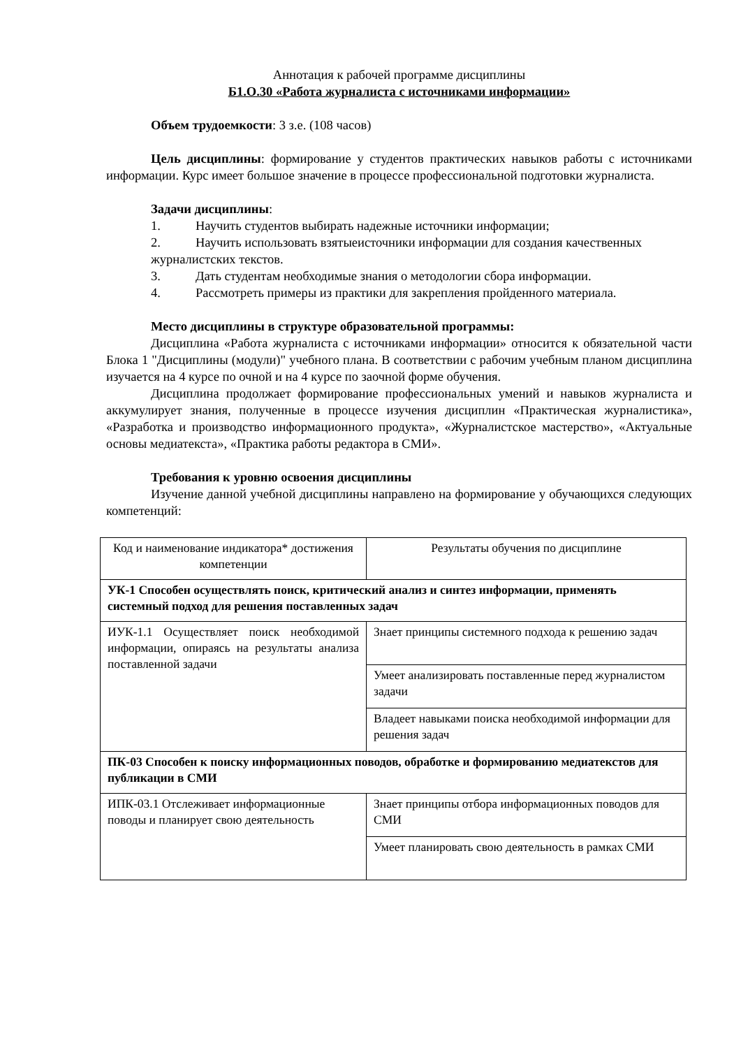Аннотация к рабочей программе дисциплины
Б1.О.30 «Работа журналиста с источниками информации»
Объем трудоемкости: 3 з.е. (108 часов)
Цель дисциплины: формирование у студентов практических навыков работы с источниками информации. Курс имеет большое значение в процессе профессиональной подготовки журналиста.
Задачи дисциплины:
1. Научить студентов выбирать надежные источники информации;
2. Научить использовать взятыеисточники информации для создания качественных журналистских текстов.
3. Дать студентам необходимые знания о методологии сбора информации.
4. Рассмотреть примеры из практики для закрепления пройденного материала.
Место дисциплины в структуре образовательной программы:
Дисциплина «Работа журналиста с источниками информации» относится к обязательной части Блока 1 "Дисциплины (модули)" учебного плана. В соответствии с рабочим учебным планом дисциплина изучается на 4 курсе по очной и на 4 курсе по заочной форме обучения.
Дисциплина продолжает формирование профессиональных умений и навыков журналиста и аккумулирует знания, полученные в процессе изучения дисциплин «Практическая журналистика», «Разработка и производство информационного продукта», «Журналистское мастерство», «Актуальные основы медиатекста», «Практика работы редактора в СМИ».
Требования к уровню освоения дисциплины
Изучение данной учебной дисциплины направлено на формирование у обучающихся следующих компетенций:
| Код и наименование индикатора* достижения компетенции | Результаты обучения по дисциплине |
| --- | --- |
| УК-1 Способен осуществлять поиск, критический анализ и синтез информации, применять системный подход для решения поставленных задач | |
| ИУК-1.1 Осуществляет поиск необходимой информации, опираясь на результаты анализа поставленной задачи | Знает принципы системного подхода к решению задач |
| | Умеет анализировать поставленные перед журналистом задачи |
| | Владеет навыками поиска необходимой информации для решения задач |
| ПК-03 Способен к поиску информационных поводов, обработке и формированию медиатекстов для публикации в СМИ | |
| ИПК-03.1 Отслеживает информационные поводы и планирует свою деятельность | Знает принципы отбора информационных поводов для СМИ |
| | Умеет планировать свою деятельность в рамках СМИ |